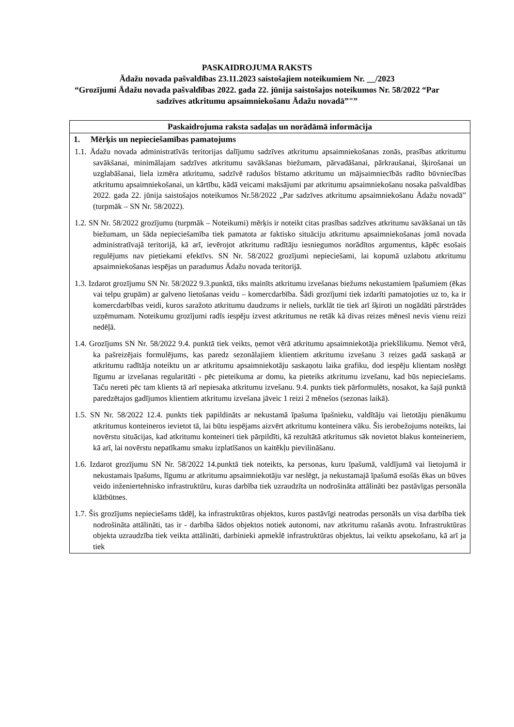PASKAIDROJUMA RAKSTS
Ādažu novada pašvaldības 23.11.2023 saistošajiem noteikumiem Nr. __/2023
“Grozījumi Ādažu novada pašvaldības 2022. gada 22. jūnija saistošajos noteikumos Nr. 58/2022 “Par sadzīves atkritumu apsaimniekošanu Ādažu novadā”"”
| Paskaidrojuma raksta sadaļas un norādāmā informācija |
| --- |
| 1. Mērķis un nepieciešamības pamatojums |
| 1.1. Ādažu novada administratīvās teritorijas dalījumu sadzīves atkritumu apsaimniekošanas zonās, prasības atkritumu savākšanai, minimālajam sadzīves atkritumu savākšanas biežumam, pārvadāšanai, pārkraušanai, šķirošanai un uzglabāšanai, liela izmēra atkritumu, sadzīvē radušos bīstamo atkritumu un mājsaimniecībās radīto būvniecības atkritumu apsaimniekošanai, un kārtību, kādā veicami maksājumi par atkritumu apsaimniekošanu nosaka pašvaldības 2022. gada 22. jūnija saistošajos noteikumos Nr.58/2022 „Par sadzīves atkritumu apsaimniekošanu Ādažu novadā” (turpmāk – SN Nr. 58/2022). 1.2. SN Nr. 58/2022 grozījumu (turpmāk – Noteikumi) mērķis ir noteikt citas prasības sadzīves atkritumu savākšanai un tās biežumam, un šāda nepieciešamība tiek pamatota ar faktisko situāciju atkritumu apsaimniekošanas jomā novada administratīvajā teritorijā, kā arī, ievērojot atkritumu radītāju iesniegumos norādītos argumentus, kāpēc esošais regulējums nav pietiekami efektīvs. SN Nr. 58/2022 grozījumi nepieciešami, lai kopumā uzlabotu atkritumu apsaimniekošanas iespējas un paradumus Ādažu novada teritorijā. 1.3. Izdarot grozījumu SN Nr. 58/2022 9.3.punktā, tiks mainīts atkritumu izvešanas biežums nekustamiem īpašumiem (ēkas vai telpu grupām) ar galveno lietošanas veidu – komercdarbība. Šādi grozījumi tiek izdarīti pamatojoties uz to, ka ir komercdarbības veidi, kuros saražoto atkritumu daudzums ir neliels, turklāt tie tiek arī šķiroti un nogādāti pārstrādes uzņēmumam. Noteikumu grozījumi radīs iespēju izvest atkritumus ne retāk kā divas reizes mēnesī nevis vienu reizi nedēļā. 1.4. Grozījums SN Nr. 58/2022 9.4. punktā tiek veikts, ņemot vērā atkritumu apsaimniekotāja priekšlikumu. Ņemot vērā, ka pašreizējais formulējums, kas paredz sezonālajiem klientiem atkritumu izvešanu 3 reizes gadā saskaņā ar atkritumu radītāja noteiktu un ar atkritumu apsaimniekotāju saskaņotu laika grafiku, dod iespēju klientam noslēgt līgumu ar izvešanas regularitāti - pēc pieteikuma ar domu, ka pieteiks atkritumu izvešanu, kad būs nepieciešams. Taču nereti pēc tam klients tā arī nepiesaka atkritumu izvešanu. 9.4. punkts tiek pārformulēts, nosakot, ka šajā punktā paredzētajos gadījumos klientiem atkritumu izvešana jāveic 1 reizi 2 mēnešos (sezonas laikā). 1.5. SN Nr. 58/2022 12.4. punkts tiek papildināts ar nekustamā īpašuma īpašnieku, valdītāju vai lietotāju pienākumu atkritumus konteineros ievietot tā, lai būtu iespējams aizvērt atkritumu konteinera vāku. Šis ierobežojums noteikts, lai novērstu situācijas, kad atkritumu konteineri tiek pārpildīti, kā rezultātā atkritumus sāk novietot blakus konteineriem, kā arī, lai novērstu nepatīkamu smaku izplatīšanos un kaitēkļu pievilināšanu. 1.6. Izdarot grozījumu SN Nr. 58/2022 14.punktā tiek noteikts, ka personas, kuru īpašumā, valdījumā vai lietojumā ir nekustamais īpašums, līgumu ar atkritumu apsaimniekotāju var neslēgt, ja nekustamajā īpašumā esošās ēkas un būves veido inženiertehnisko infrastruktūru, kuras darbība tiek uzraudzīta un nodrošināta attālināti bez pastāvīgas personāla klātbūtnes. 1.7. Šis grozījums nepieciešams tādēļ, ka infrastruktūras objektos, kuros pastāvīgi neatrodas personāls un visa darbība tiek nodrošināta attālināti, tas ir - darbība šādos objektos notiek autonomi, nav atkritumu rašanās avotu. Infrastruktūras objekta uzraudzība tiek veikta attālināti, darbinieki apmeklē infrastruktūras objektus, lai veiktu apsekošanu, kā arī ja tiek |